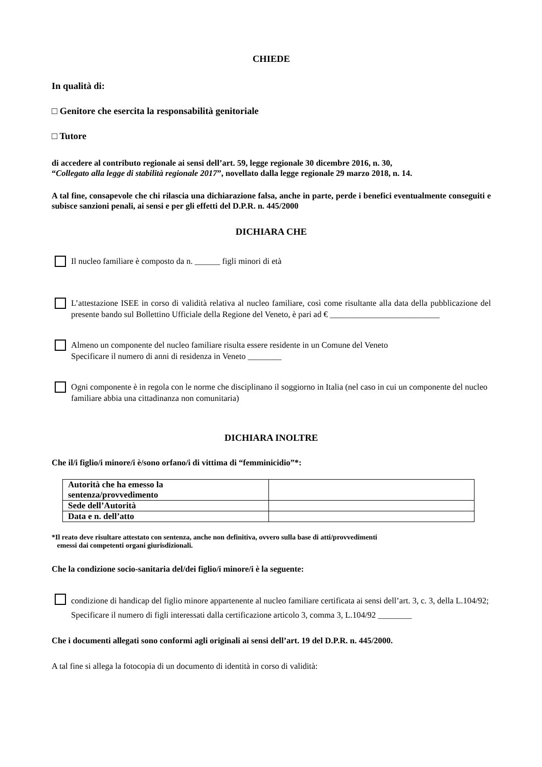CHIEDE
In qualità di:
□ Genitore che esercita la responsabilità genitoriale
□ Tutore
di accedere al contributo regionale ai sensi dell’art. 59, legge regionale 30 dicembre 2016, n. 30,
“Collegato alla legge di stabilità regionale 2017”, novellato dalla legge regionale 29 marzo 2018, n. 14.
A tal fine, consapevole che chi rilascia una dichiarazione falsa, anche in parte, perde i benefici eventualmente conseguiti e subisce sanzioni penali, ai sensi e per gli effetti del D.P.R. n. 445/2000
DICHIARA CHE
Il nucleo familiare è composto da n. ______ figli minori di età
L’attestazione ISEE in corso di validità relativa al nucleo familiare, così come risultante alla data della pubblicazione del presente bando sul Bollettino Ufficiale della Regione del Veneto, è pari ad € __________________________
Almeno un componente del nucleo familiare risulta essere residente in un Comune del Veneto
Specificare il numero di anni di residenza in Veneto ________
Ogni componente è in regola con le norme che disciplinano il soggiorno in Italia (nel caso in cui un componente del nucleo familiare abbia una cittadinanza non comunitaria)
DICHIARA INOLTRE
Che il/i figlio/i minore/i è/sono orfano/i di vittima di “femminicidio”*:
| Autorità che ha emesso la sentenza/provvedimento | |
| Sede dell’Autorità | |
| Data e n. dell’atto | |
*Il reato deve risultare attestato con sentenza, anche non definitiva, ovvero sulla base di atti/provvedimenti
emessi dai competenti organi giurisdizionali.
Che la condizione socio-sanitaria del/dei figlio/i minore/i è la seguente:
condizione di handicap del figlio minore appartenente al nucleo familiare certificata ai sensi dell’art. 3, c. 3, della L.104/92;
Specificare il numero di figli interessati dalla certificazione articolo 3, comma 3, L.104/92 ________
Che i documenti allegati sono conformi agli originali ai sensi dell’art. 19 del D.P.R. n. 445/2000.
A tal fine si allega la fotocopia di un documento di identità in corso di validità: